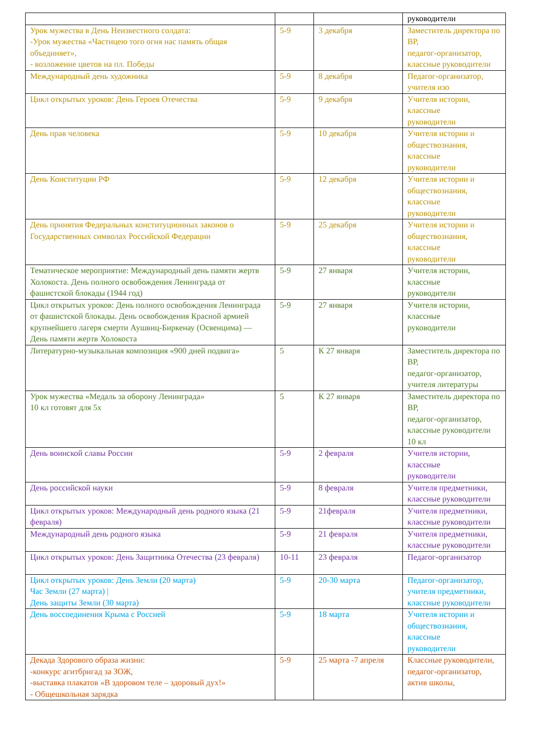| | | | руководители |
| Урок мужества в День Неизвестного солдата: -Урок мужества «Частицею того огня нас память общая объединяет», - возложение цветов на пл. Победы | 5-9 | 3 декабря | Заместитель директора по ВР, педагог-организатор, классные руководители |
| Международный день художника | 5-9 | 8 декабря | Педагог-организатор, учителя изо |
| Цикл открытых уроков: День Героев Отечества | 5-9 | 9 декабря | Учителя истории, классные руководители |
| День прав человека | 5-9 | 10 декабря | Учителя истории и обществознания, классные руководители |
| День Конституции РФ | 5-9 | 12 декабря | Учителя истории и обществознания, классные руководители |
| День принятия Федеральных конституционных законов о Государственных символах Российской Федерации | 5-9 | 25 декабря | Учителя истории и обществознания, классные руководители |
| Тематическое мероприятие: Международный день памяти жертв Холокоста. День полного освобождения Ленинграда от фашистской блокады (1944 год) | 5-9 | 27 января | Учителя истории, классные руководители |
| Цикл открытых уроков: День полного освобождения Ленинграда от фашистской блокады. День освобождения Красной армией крупнейшего лагеря смерти Аушвиц-Биркенау (Освенцима) — День памяти жертв Холокоста | 5-9 | 27 января | Учителя истории, классные руководители |
| Литературно-музыкальная композиция «900 дней подвига» | 5 | К 27 января | Заместитель директора по ВР, педагог-организатор, учителя литературы |
| Урок мужества «Медаль за оборону Ленинграда» 10 кл готовят для 5х | 5 | К 27 января | Заместитель директора по ВР, педагог-организатор, классные руководители 10 кл |
| День воинской славы России | 5-9 | 2 февраля | Учителя истории, классные руководители |
| День российской науки | 5-9 | 8 февраля | Учителя предметники, классные руководители |
| Цикл открытых уроков: Международный день родного языка (21 февраля) | 5-9 | 21февраля | Учителя предметники, классные руководители |
| Международный день родного языка | 5-9 | 21 февраля | Учителя предметники, классные руководители |
| Цикл открытых уроков: День Защитника Отечества (23 февраля) | 10-11 | 23 февраля | Педагог-организатор |
| Цикл открытых уроков: День Земли (20 марта) Час Земли (27 марта) / День защиты Земли (30 марта) | 5-9 | 20-30 марта | Педагог-организатор, учителя предметники, классные руководители |
| День воссоединения Крыма с Россией | 5-9 | 18 марта | Учителя истории и обществознания, классные руководители |
| Декада Здорового образа жизни: -конкурс агитбригад за ЗОЖ, -выставка плакатов «В здоровом теле – здоровый дух!» - Общешкольная зарядка | 5-9 | 25 марта -7 апреля | Классные руководители, педагог-организатор, актив школы, |